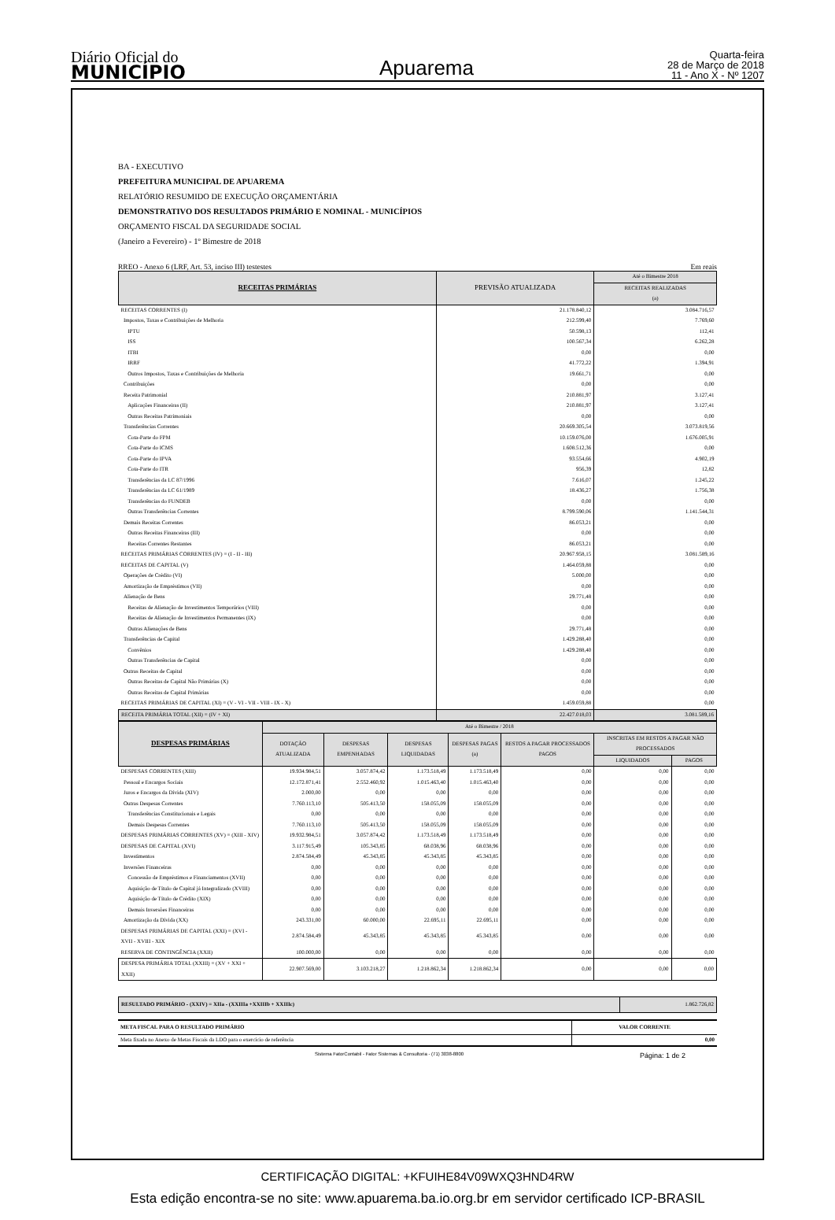Diário Oficial do
MUNICÍPIO
Apuarema
Quarta-feira
28 de Março de 2018
11 - Ano X - Nº 1207
BA - EXECUTIVO
PREFEITURA MUNICIPAL DE APUAREMA
RELATÓRIO RESUMIDO DE EXECUÇÃO ORÇAMENTÁRIA
DEMONSTRATIVO DOS RESULTADOS PRIMÁRIO E NOMINAL - MUNICÍPIOS
ORÇAMENTO FISCAL DA SEGURIDADE SOCIAL
(Janeiro a Fevereiro) - 1º Bimestre de 2018
RREO - Anexo 6 (LRF, Art. 53, inciso III) testestes Em reais
| RECEITAS PRIMÁRIAS | PREVISÃO ATUALIZADA | Até o Bimestre 2018 |
| --- | --- | --- |
| | | RECEITAS REALIZADAS (a) |
| RECEITAS CORRENTES (I) | 21.178.840,12 | 3.084.716,57 |
| Impostos, Taxas e Contribuições de Melhoria | 212.599,40 | 7.769,60 |
| IPTU | 50.598,13 | 112,41 |
| ISS | 100.567,34 | 6.262,28 |
| ITBI | 0,00 | 0,00 |
| IRRF | 41.772,22 | 1.394,91 |
| Outros Impostos, Taxas e Contribuições de Melhoria | 19.661,71 | 0,00 |
| Contribuições | 0,00 | 0,00 |
| Receita Patrimonial | 210.881,97 | 3.127,41 |
| Aplicações Financeiras (II) | 210.881,97 | 3.127,41 |
| Outras Receitas Patrimoniais | 0,00 | 0,00 |
| Transferências Correntes | 20.669.305,54 | 3.073.819,56 |
| Cota-Parte do FPM | 10.159.076,00 | 1.676.005,91 |
| Cota-Parte do ICMS | 1.608.512,36 | 0,00 |
| Cota-Parte do IPVA | 93.554,66 | 4.902,19 |
| Cota-Parte do ITR | 956,39 | 12,82 |
| Transferências da LC 87/1996 | 7.616,07 | 1.245,22 |
| Transferências da LC 61/1989 | 18.436,27 | 1.756,38 |
| Transferências do FUNDEB | 0,00 | 0,00 |
| Outras Transferências Correntes | 8.799.590,06 | 1.141.544,31 |
| Demais Receitas Correntes | 86.053,21 | 0,00 |
| Outras Receitas Financeiras (III) | 0,00 | 0,00 |
| Receitas Correntes Restantes | 86.053,21 | 0,00 |
| RECEITAS PRIMÁRIAS CORRENTES (IV) = (I - II - III) | 20.967.958,15 | 3.081.589,16 |
| RECEITAS DE CAPITAL (V) | 1.464.059,88 | 0,00 |
| Operações de Crédito (VI) | 5.000,00 | 0,00 |
| Amortização de Empréstimos (VII) | 0,00 | 0,00 |
| Alienação de Bens | 29.771,48 | 0,00 |
| Receitas de Alienação de Investimentos Temporários (VIII) | 0,00 | 0,00 |
| Receitas de Alienação de Investimentos Permanentes (IX) | 0,00 | 0,00 |
| Outras Alienações de Bens | 29.771,48 | 0,00 |
| Transferências de Capital | 1.429.288,40 | 0,00 |
| Convênios | 1.429.288,40 | 0,00 |
| Outras Transferências de Capital | 0,00 | 0,00 |
| Outras Receitas de Capital | 0,00 | 0,00 |
| Outras Receitas de Capital Não Primárias (X) | 0,00 | 0,00 |
| Outras Receitas de Capital Primárias | 0,00 | 0,00 |
| RECEITAS PRIMÁRIAS DE CAPITAL (XI) = (V - VI - VII - VIII - IX - X) | 1.459.059,88 | 0,00 |
| RECEITA PRIMÁRIA TOTAL (XII) = (IV + XI) | 22.427.018,03 | 3.081.589,16 |
| DESPESAS PRIMÁRIAS | Até o Bimestre / 2018 | | | | | | |
| --- | --- | --- | --- | --- | --- | --- | --- |
| | DOTAÇÃO ATUALIZADA | DESPESAS EMPENHADAS | DESPESAS LIQUIDADAS | DESPESAS PAGAS (a) | RESTOS A PAGAR PROCESSADOS PAGOS | INSCRITAS EM RESTOS A PAGAR NÃO PROCESSADOS | |
| | | | | | | LIQUIDADOS | PAGOS |
| DESPESAS CORRENTES (XIII) | 19.934.984,51 | 3.057.874,42 | 1.173.518,49 | 1.173.518,49 | 0,00 | 0,00 | 0,00 |
| Pessoal e Encargos Sociais | 12.172.871,41 | 2.552.460,92 | 1.015.463,40 | 1.015.463,40 | 0,00 | 0,00 | 0,00 |
| Juros e Encargos da Dívida (XIV) | 2.000,00 | 0,00 | 0,00 | 0,00 | 0,00 | 0,00 | 0,00 |
| Outras Despesas Correntes | 7.760.113,10 | 505.413,50 | 158.055,09 | 158.055,09 | 0,00 | 0,00 | 0,00 |
| Transferências Constitucionais e Legais | 0,00 | 0,00 | 0,00 | 0,00 | 0,00 | 0,00 | 0,00 |
| Demais Despesas Correntes | 7.760.113,10 | 505.413,50 | 158.055,09 | 158.055,09 | 0,00 | 0,00 | 0,00 |
| DESPESAS PRIMÁRIAS CORRENTES (XV) = (XIII - XIV) | 19.932.984,51 | 3.057.874,42 | 1.173.518,49 | 1.173.518,49 | 0,00 | 0,00 | 0,00 |
| DESPESAS DE CAPITAL (XVI) | 3.117.915,49 | 105.343,85 | 68.038,96 | 68.038,96 | 0,00 | 0,00 | 0,00 |
| Investimentos | 2.874.584,49 | 45.343,85 | 45.343,85 | 45.343,85 | 0,00 | 0,00 | 0,00 |
| Inversões Financeiras | 0,00 | 0,00 | 0,00 | 0,00 | 0,00 | 0,00 | 0,00 |
| Concessão de Empréstimos e Financiamentos (XVII) | 0,00 | 0,00 | 0,00 | 0,00 | 0,00 | 0,00 | 0,00 |
| Aquisição de Título de Capital já Integralizado (XVIII) | 0,00 | 0,00 | 0,00 | 0,00 | 0,00 | 0,00 | 0,00 |
| Aquisição de Título de Crédito (XIX) | 0,00 | 0,00 | 0,00 | 0,00 | 0,00 | 0,00 | 0,00 |
| Demais Inversões Financeiras | 0,00 | 0,00 | 0,00 | 0,00 | 0,00 | 0,00 | 0,00 |
| Amortização da Dívida (XX) | 243.331,00 | 60.000,00 | 22.695,11 | 22.695,11 | 0,00 | 0,00 | 0,00 |
| DESPESAS PRIMÁRIAS DE CAPITAL (XXI) = (XVI - XVII - XVIII - XIX | 2.874.584,49 | 45.343,85 | 45.343,85 | 45.343,85 | 0,00 | 0,00 | 0,00 |
| RESERVA DE CONTINGÊNCIA (XXII) | 100.000,00 | 0,00 | 0,00 | 0,00 | 0,00 | 0,00 | 0,00 |
| DESPESA PRIMÁRIA TOTAL (XXIII) = (XV + XXI + XXII) | 22.907.569,00 | 3.103.218,27 | 1.218.862,34 | 1.218.862,34 | 0,00 | 0,00 | 0,00 |
| RESULTADO PRIMÁRIO - (XXIV) = XIIa - (XXIIIa +XXIIIb + XXIIIc) | 1.862.726,82 |
| META FISCAL PARA O RESULTADO PRIMÁRIO | VALOR CORRENTE |
| Meta fixada no Anexo de Metas Fiscais da LDO para o exercício de referência | 0,00 |
Sistema FatorContabil - Fator Sistemas & Consultoria - (71) 3038-8800 Página: 1 de 2
CERTIFICAÇÃO DIGITAL: +KFUIHE84V09WXQ3HND4RW
Esta edição encontra-se no site: www.apuarema.ba.io.org.br em servidor certificado ICP-BRASIL